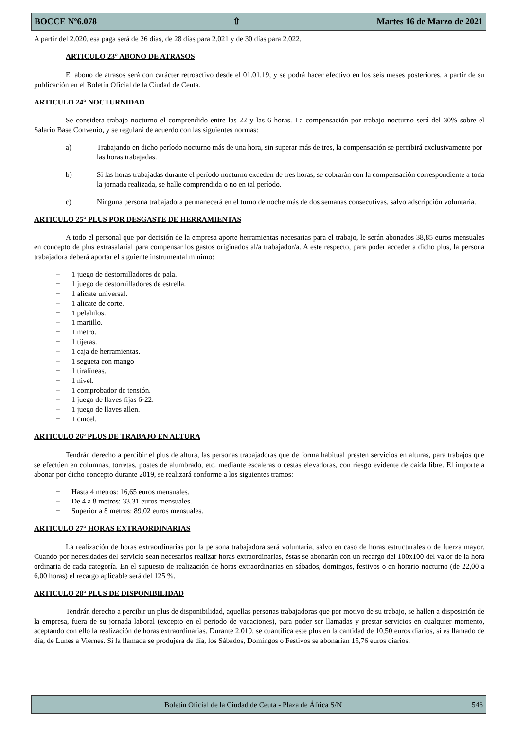BOCCE Nº6.078 ⇧ Martes 16 de Marzo de 2021
A partir del 2.020, esa paga será de 26 días, de 28 días para 2.021 y de 30 días para 2.022.
ARTICULO 23° ABONO DE ATRASOS
El abono de atrasos será con carácter retroactivo desde el 01.01.19, y se podrá hacer efectivo en los seis meses posteriores, a partir de su publicación en el Boletín Oficial de la Ciudad de Ceuta.
ARTICULO 24° NOCTURNIDAD
Se considera trabajo nocturno el comprendido entre las 22 y las 6 horas. La compensación por trabajo nocturno será del 30% sobre el Salario Base Convenio, y se regulará de acuerdo con las siguientes normas:
a) Trabajando en dicho período nocturno más de una hora, sin superar más de tres, la compensación se percibirá exclusivamente por las horas trabajadas.
b) Si las horas trabajadas durante el período nocturno exceden de tres horas, se cobrarán con la compensación correspondiente a toda la jornada realizada, se halle comprendida o no en tal período.
c) Ninguna persona trabajadora permanecerá en el turno de noche más de dos semanas consecutivas, salvo adscripción voluntaria.
ARTICULO 25° PLUS POR DESGASTE DE HERRAMIENTAS
A todo el personal que por decisión de la empresa aporte herramientas necesarias para el trabajo, le serán abonados 38,85 euros mensuales en concepto de plus extrasalarial para compensar los gastos originados al/a trabajador/a. A este respecto, para poder acceder a dicho plus, la persona trabajadora deberá aportar el siguiente instrumental mínimo:
− 1 juego de destornilladores de pala.
− 1 juego de destornilladores de estrella.
− 1 alicate universal.
− 1 alicate de corte.
− 1 pelahilos.
− 1 martillo.
− 1 metro.
− 1 tijeras.
− 1 caja de herramientas.
− 1 segueta con mango
− 1 tiralíneas.
− 1 nivel.
− 1 comprobador de tensión.
− 1 juego de llaves fijas 6-22.
− 1 juego de llaves allen.
− 1 cincel.
ARTICULO 26º PLUS DE TRABAJO EN ALTURA
Tendrán derecho a percibir el plus de altura, las personas trabajadoras que de forma habitual presten servicios en alturas, para trabajos que se efectúen en columnas, torretas, postes de alumbrado, etc. mediante escaleras o cestas elevadoras, con riesgo evidente de caída libre. El importe a abonar por dicho concepto durante 2019, se realizará conforme a los siguientes tramos:
− Hasta 4 metros: 16,65 euros mensuales.
− De 4 a 8 metros: 33,31 euros mensuales.
− Superior a 8 metros: 89,02 euros mensuales.
ARTICULO 27° HORAS EXTRAORDINARIAS
La realización de horas extraordinarias por la persona trabajadora será voluntaria, salvo en caso de horas estructurales o de fuerza mayor. Cuando por necesidades del servicio sean necesarios realizar horas extraordinarias, éstas se abonarán con un recargo del 100x100 del valor de la hora ordinaria de cada categoría. En el supuesto de realización de horas extraordinarias en sábados, domingos, festivos o en horario nocturno (de 22,00 a 6,00 horas) el recargo aplicable será del 125 %.
ARTICULO 28° PLUS DE DISPONIBILIDAD
Tendrán derecho a percibir un plus de disponibilidad, aquellas personas trabajadoras que por motivo de su trabajo, se hallen a disposición de la empresa, fuera de su jornada laboral (excepto en el periodo de vacaciones), para poder ser llamadas y prestar servicios en cualquier momento, aceptando con ello la realización de horas extraordinarias. Durante 2.019, se cuantifica este plus en la cantidad de 10,50 euros diarios, si es llamado de día, de Lunes a Viernes. Si la llamada se produjera de día, los Sábados, Domingos o Festivos se abonarían 15,76 euros diarios.
Boletín Oficial de la Ciudad de Ceuta - Plaza de África S/N 546